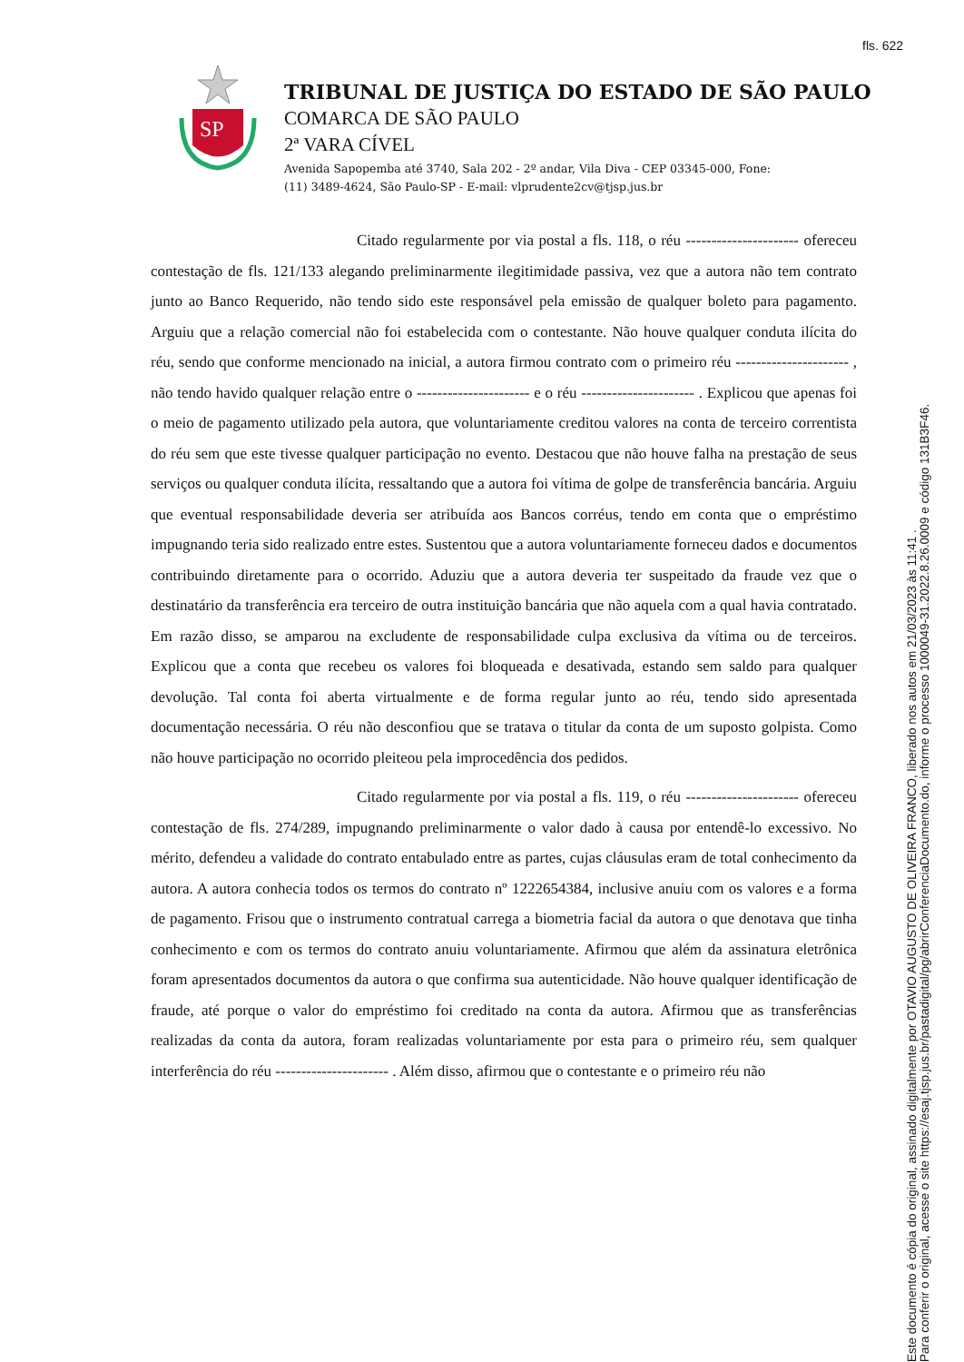fls. 622
SP
TRIBUNAL DE JUSTIÇA DO ESTADO DE SÃO PAULO
COMARCA DE SÃO PAULO
2ª VARA CÍVEL
Avenida Sapopemba até 3740, Sala 202 - 2º andar, Vila Diva - CEP 03345-000, Fone:
(11) 3489-4624, São Paulo-SP - E-mail: vlprudente2cv@tjsp.jus.br
Citado regularmente por via postal a fls. 118, o réu ---------------------- ofereceu contestação de fls. 121/133 alegando preliminarmente ilegitimidade passiva, vez que a autora não tem contrato junto ao Banco Requerido, não tendo sido este responsável pela emissão de qualquer boleto para pagamento. Arguiu que a relação comercial não foi estabelecida com o contestante. Não houve qualquer conduta ilícita do réu, sendo que conforme mencionado na inicial, a autora firmou contrato com o primeiro réu ---------------------- , não tendo havido qualquer relação entre o ---------------------- e o réu ---------------------- . Explicou que apenas foi o meio de pagamento utilizado pela autora, que voluntariamente creditou valores na conta de terceiro correntista do réu sem que este tivesse qualquer participação no evento. Destacou que não houve falha na prestação de seus serviços ou qualquer conduta ilícita, ressaltando que a autora foi vítima de golpe de transferência bancária. Arguiu que eventual responsabilidade deveria ser atribuída aos Bancos corréus, tendo em conta que o empréstimo impugnando teria sido realizado entre estes. Sustentou que a autora voluntariamente forneceu dados e documentos contribuindo diretamente para o ocorrido. Aduziu que a autora deveria ter suspeitado da fraude vez que o destinatário da transferência era terceiro de outra instituição bancária que não aquela com a qual havia contratado. Em razão disso, se amparou na excludente de responsabilidade culpa exclusiva da vítima ou de terceiros. Explicou que a conta que recebeu os valores foi bloqueada e desativada, estando sem saldo para qualquer devolução. Tal conta foi aberta virtualmente e de forma regular junto ao réu, tendo sido apresentada documentação necessária. O réu não desconfiou que se tratava o titular da conta de um suposto golpista. Como não houve participação no ocorrido pleiteou pela improcedência dos pedidos.
Citado regularmente por via postal a fls. 119, o réu ---------------------- ofereceu contestação de fls. 274/289, impugnando preliminarmente o valor dado à causa por entendê-lo excessivo. No mérito, defendeu a validade do contrato entabulado entre as partes, cujas cláusulas eram de total conhecimento da autora. A autora conhecia todos os termos do contrato nº 1222654384, inclusive anuiu com os valores e a forma de pagamento. Frisou que o instrumento contratual carrega a biometria facial da autora o que denotava que tinha conhecimento e com os termos do contrato anuiu voluntariamente. Afirmou que além da assinatura eletrônica foram apresentados documentos da autora o que confirma sua autenticidade. Não houve qualquer identificação de fraude, até porque o valor do empréstimo foi creditado na conta da autora. Afirmou que as transferências realizadas da conta da autora, foram realizadas voluntariamente por esta para o primeiro réu, sem qualquer interferência do réu ---------------------- . Além disso, afirmou que o contestante e o primeiro réu não
Este documento é cópia do original, assinado digitalmente por OTAVIO AUGUSTO DE OLIVEIRA FRANCO, liberado nos autos em 21/03/2023 às 11:41 .
Para conferir o original, acesse o site https://esaj.tjsp.jus.br/pastadigital/pg/abrirConferenciaDocumento.do, informe o processo 1000049-31.2022.8.26.0009 e código 131B3F46.